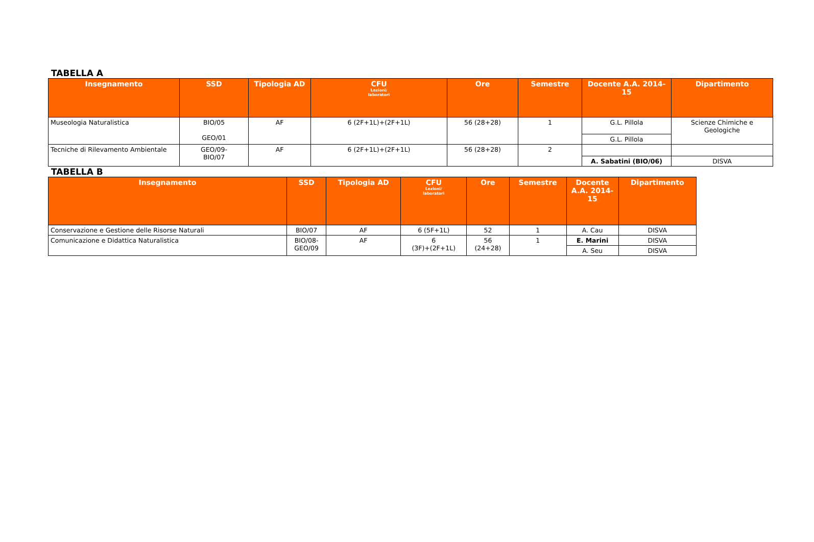TABELLA A
| Insegnamento | SSD | Tipologia AD | CFU Lezioni/ laboratori | Ore | Semestre | Docente A.A. 2014-15 | Dipartimento |
| --- | --- | --- | --- | --- | --- | --- | --- |
| Museologia Naturalistica | BIO/05 GEO/01 | AF | 6 (2F+1L)+(2F+1L) | 56 (28+28) | 1 | G.L. Pillola | Scienze Chimiche e Geologiche |
| | | | | | | G.L. Pillola | |
| Tecniche di Rilevamento Ambientale | GEO/09- BIO/07 | AF | 6 (2F+1L)+(2F+1L) | 56 (28+28) | 2 | | |
| | | | | | | A. Sabatini (BIO/06) | DISVA |
TABELLA B
| Insegnamento | SSD | Tipologia AD | CFU Lezioni/ laboratori | Ore | Semestre | Docente A.A. 2014-15 | Dipartimento |
| --- | --- | --- | --- | --- | --- | --- | --- |
| Conservazione e Gestione delle Risorse Naturali | BIO/07 | AF | 6 (5F+1L) | 52 | 1 | A. Cau | DISVA |
| Comunicazione e Didattica Naturalistica | BIO/08- GEO/09 | AF | 6 (3F)+(2F+1L) | 56 (24+28) | 1 | E. Marini | DISVA |
| | | | | | | A. Seu | DISVA |